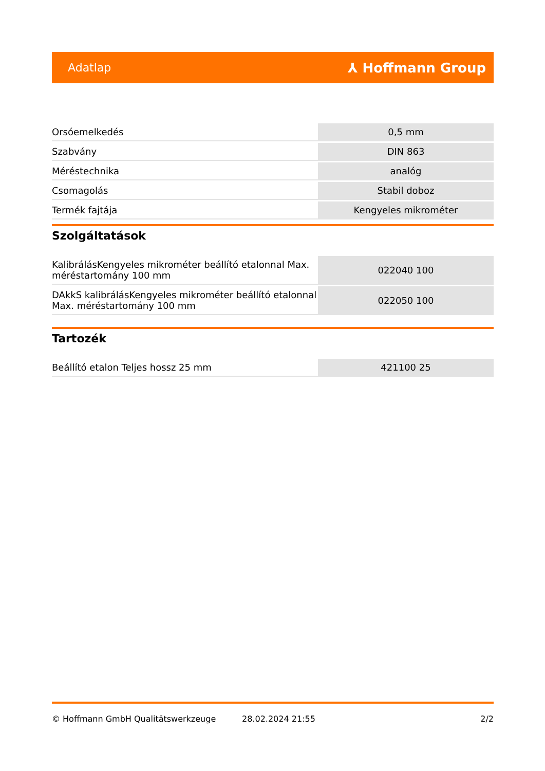Adatlap ⅄ Hoffmann Group
| Orsóemelkedés | 0,5 mm |
| Szabvány | DIN 863 |
| Méréstechnika | analóg |
| Csomagolás | Stabil doboz |
| Termék fajtája | Kengyeles mikrométer |
Szolgáltatások
| KalibrálásKengyeles mikrométer beállító etalonnal Max. méréstartomány 100 mm | 022040 100 |
| DAkkS kalibrálásKengyeles mikrométer beállító etalonnal Max. méréstartomány 100 mm | 022050 100 |
Tartozék
| Beállító etalon Teljes hossz 25 mm | 421100 25 |
© Hoffmann GmbH Qualitätswerkzeuge 28.02.2024 21:55 2/2